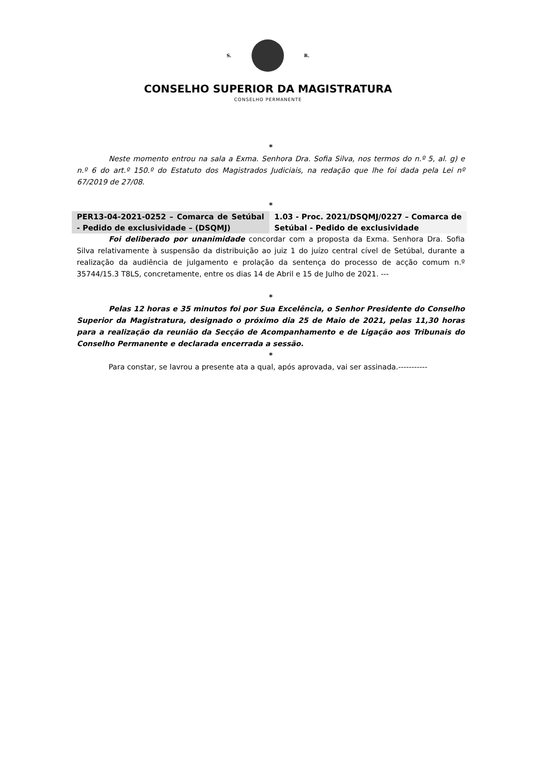S. R.
CONSELHO SUPERIOR DA MAGISTRATURA
CONSELHO PERMANENTE
*
Neste momento entrou na sala a Exma. Senhora Dra. Sofia Silva, nos termos do n.º 5, al. g) e n.º 6 do art.º 150.º do Estatuto dos Magistrados Judiciais, na redação que lhe foi dada pela Lei nº 67/2019 de 27/08.
*
| PER13-04-2021-0252 – Comarca de Setúbal - Pedido de exclusividade – (DSQMJ) | 1.03 - Proc. 2021/DSQMJ/0227 – Comarca de Setúbal - Pedido de exclusividade |
Foi deliberado por unanimidade concordar com a proposta da Exma. Senhora Dra. Sofia Silva relativamente à suspensão da distribuição ao juiz 1 do juízo central cível de Setúbal, durante a realização da audiência de julgamento e prolação da sentença do processo de acção comum n.º 35744/15.3 T8LS, concretamente, entre os dias 14 de Abril e 15 de Julho de 2021. ---
*
Pelas 12 horas e 35 minutos foi por Sua Excelência, o Senhor Presidente do Conselho Superior da Magistratura, designado o próximo dia 25 de Maio de 2021, pelas 11,30 horas para a realização da reunião da Secção de Acompanhamento e de Ligação aos Tribunais do Conselho Permanente e declarada encerrada a sessão.
*
Para constar, se lavrou a presente ata a qual, após aprovada, vai ser assinada.-----------